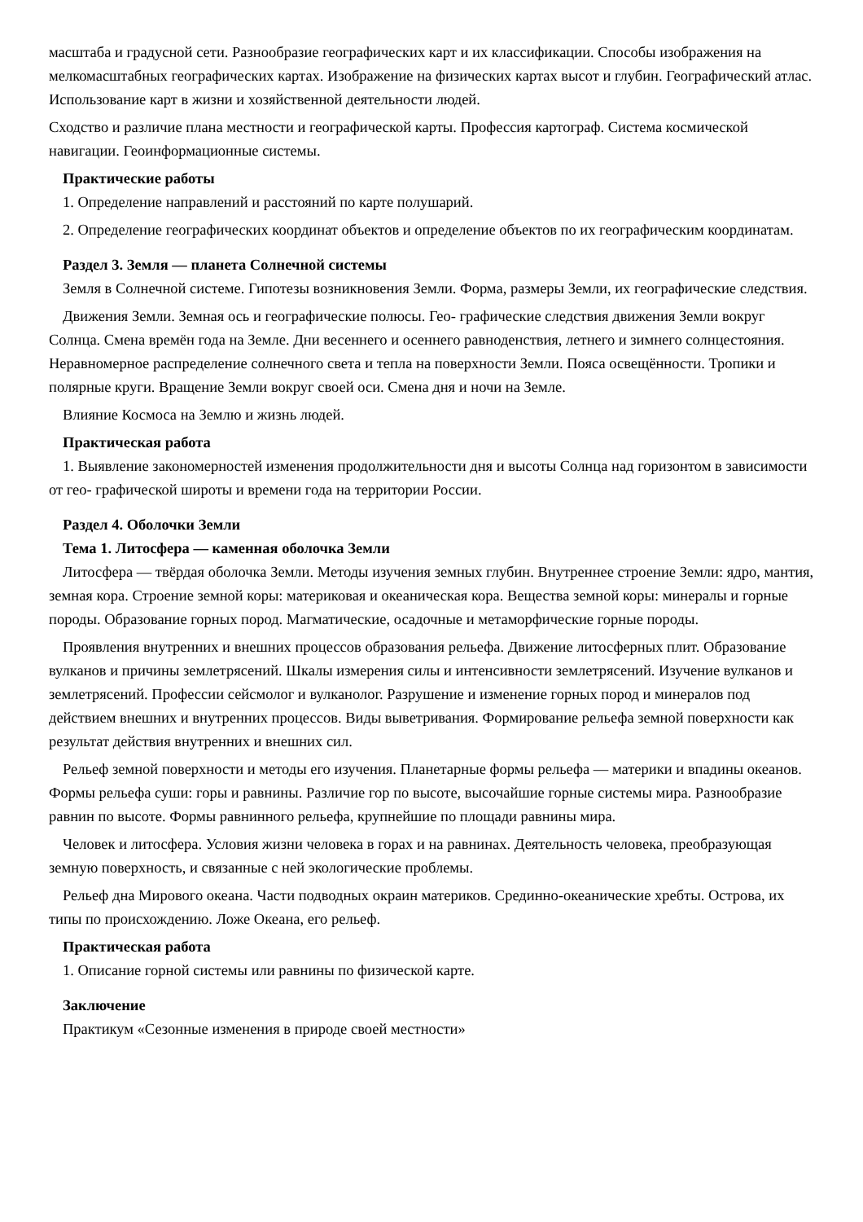масштаба и градусной сети. Разнообразие географических карт и их классификации. Способы изображения на мелкомасштабных географических картах. Изображение на физических картах высот и глубин. Географический атлас. Использование карт в жизни и хозяйственной деятельности людей.
Сходство и различие плана местности и географической карты. Профессия картограф. Система космической навигации. Геоинформационные системы.
Практические работы
1. Определение направлений и расстояний по карте полушарий.
2. Определение географических координат объектов и определение объектов по их географическим координатам.
Раздел 3. Земля — планета Солнечной системы
Земля в Солнечной системе. Гипотезы возникновения Земли. Форма, размеры Земли, их географические следствия.
Движения Земли. Земная ось и географические полюсы. Гео- графические следствия движения Земли вокруг Солнца. Смена времён года на Земле. Дни весеннего и осеннего равноденствия, летнего и зимнего солнцестояния. Неравномерное распределение солнечного света и тепла на поверхности Земли. Пояса освещённости. Тропики и полярные круги. Вращение Земли вокруг своей оси. Смена дня и ночи на Земле.
Влияние Космоса на Землю и жизнь людей.
Практическая работа
1. Выявление закономерностей изменения продолжительности дня и высоты Солнца над горизонтом в зависимости от гео- графической широты и времени года на территории России.
Раздел 4. Оболочки Земли
Тема 1. Литосфера — каменная оболочка Земли
Литосфера — твёрдая оболочка Земли. Методы изучения земных глубин. Внутреннее строение Земли: ядро, мантия, земная кора. Строение земной коры: материковая и океаническая кора. Вещества земной коры: минералы и горные породы. Образование горных пород. Магматические, осадочные и метаморфические горные породы.
Проявления внутренних и внешних процессов образования рельефа. Движение литосферных плит. Образование вулканов и причины землетрясений. Шкалы измерения силы и интенсивности землетрясений. Изучение вулканов и землетрясений. Профессии сейсмолог и вулканолог. Разрушение и изменение горных пород и минералов под действием внешних и внутренних процессов. Виды выветривания. Формирование рельефа земной поверхности как результат действия внутренних и внешних сил.
Рельеф земной поверхности и методы его изучения. Планетарные формы рельефа — материки и впадины океанов. Формы рельефа суши: горы и равнины. Различие гор по высоте, высочайшие горные системы мира. Разнообразие равнин по высоте. Формы равнинного рельефа, крупнейшие по площади равнины мира.
Человек и литосфера. Условия жизни человека в горах и на равнинах. Деятельность человека, преобразующая земную поверхность, и связанные с ней экологические проблемы.
Рельеф дна Мирового океана. Части подводных окраин материков. Срединно-океанические хребты. Острова, их типы по происхождению. Ложе Океана, его рельеф.
Практическая работа
1. Описание горной системы или равнины по физической карте.
Заключение
Практикум «Сезонные изменения в природе своей местности»